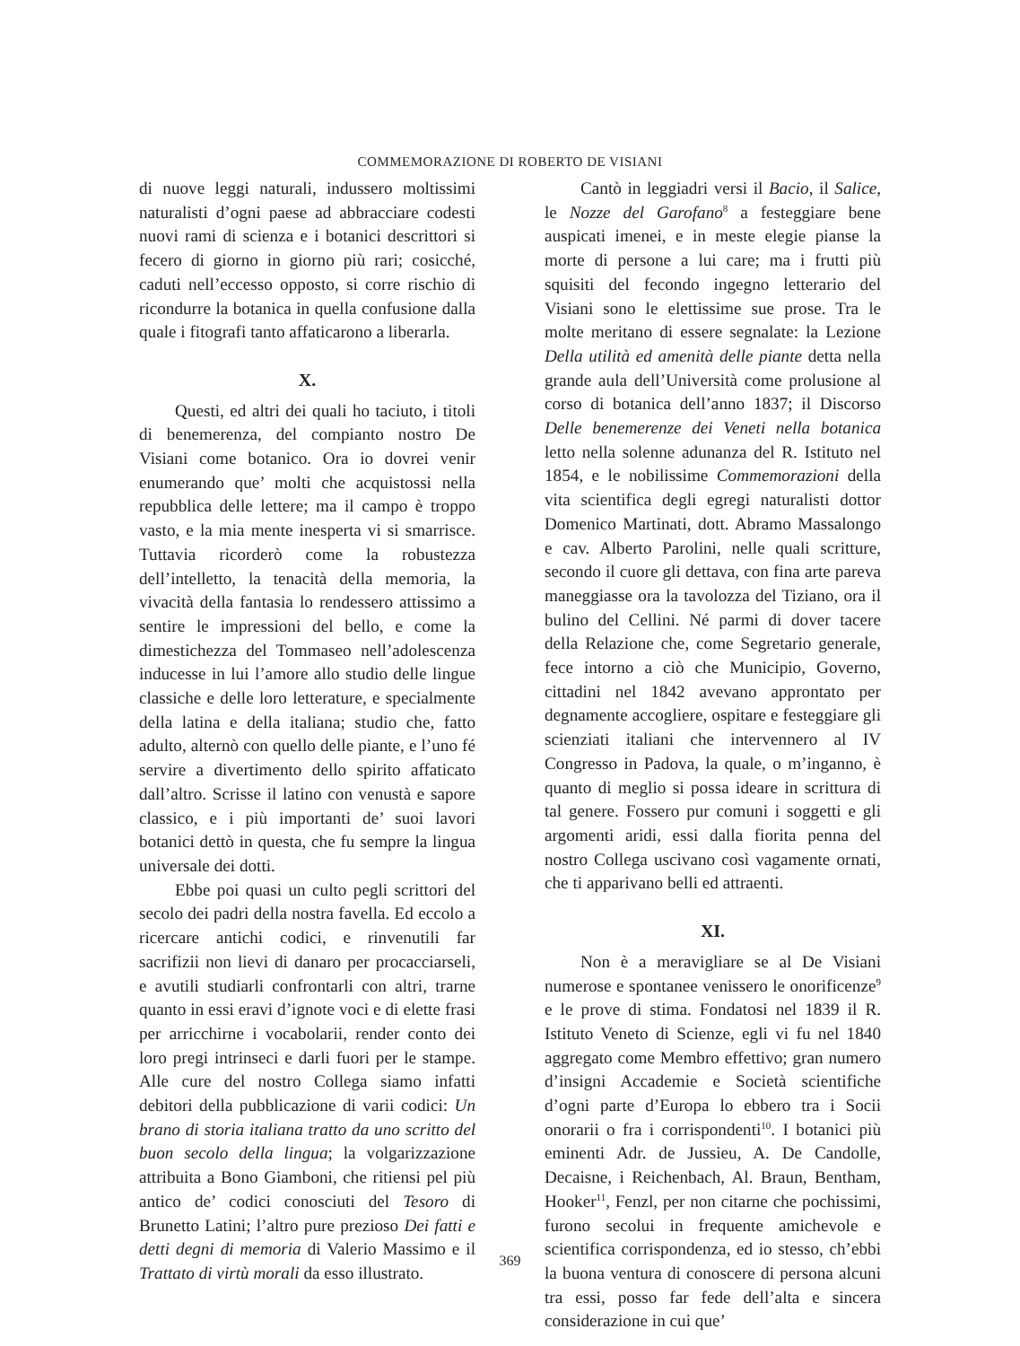COMMEMORAZIONE DI ROBERTO DE VISIANI
di nuove leggi naturali, indussero moltissimi naturalisti d’ogni paese ad abbracciare codesti nuovi rami di scienza e i botanici descrittori si fecero di giorno in giorno più rari; cosicché, caduti nell’eccesso opposto, si corre rischio di ricondurre la botanica in quella confusione dalla quale i fitografi tanto affaticarono a liberarla.
X.
Questi, ed altri dei quali ho taciuto, i titoli di benemerenza, del compianto nostro De Visiani come botanico. Ora io dovrei venir enumerando que’ molti che acquistossi nella repubblica delle lettere; ma il campo è troppo vasto, e la mia mente inesperta vi si smarrisce. Tuttavia ricorderò come la robustezza dell’intelletto, la tenacità della memoria, la vivacità della fantasia lo rendessero attissimo a sentire le impressioni del bello, e come la dimestichezza del Tommaseo nell’adolescenza inducesse in lui l’amore allo studio delle lingue classiche e delle loro letterature, e specialmente della latina e della italiana; studio che, fatto adulto, alternò con quello delle piante, e l’uno fé servire a divertimento dello spirito affaticato dall’altro. Scrisse il latino con venustà e sapore classico, e i più importanti de’ suoi lavori botanici dettò in questa, che fu sempre la lingua universale dei dotti.
Ebbe poi quasi un culto pegli scrittori del secolo dei padri della nostra favella. Ed eccolo a ricercare antichi codici, e rinvenutili far sacrifizii non lievi di danaro per procacciarseli, e avutili studiarli confrontarli con altri, trarne quanto in essi eravi d’ignote voci e di elette frasi per arricchirne i vocabolarii, render conto dei loro pregi intrinseci e darli fuori per le stampe. Alle cure del nostro Collega siamo infatti debitori della pubblicazione di varii codici: Un brano di storia italiana tratto da uno scritto del buon secolo della lingua; la volgarizzazione attribuita a Bono Giamboni, che ritiensi pel più antico de’ codici conosciuti del Tesoro di Brunetto Latini; l’altro pure prezioso Dei fatti e detti degni di memoria di Valerio Massimo e il Trattato di virtù morali da esso illustrato.
Cantò in leggiadri versi il Bacio, il Salice, le Nozze del Garofano<sup>8</sup> a festeggiare bene auspicati imenei, e in meste elegie pianse la morte di persone a lui care; ma i frutti più squisiti del fecondo ingegno letterario del Visiani sono le elettissime sue prose. Tra le molte meritano di essere segnalate: la Lezione Della utilità ed amenità delle piante detta nella grande aula dell’Università come prolusione al corso di botanica dell’anno 1837; il Discorso Delle benemerenze dei Veneti nella botanica letto nella solenne adunanza del R. Istituto nel 1854, e le nobilissime Commemorazioni della vita scientifica degli egregi naturalisti dottor Domenico Martinati, dott. Abramo Massalongo e cav. Alberto Parolini, nelle quali scritture, secondo il cuore gli dettava, con fina arte pareva maneggiasse ora la tavolozza del Tiziano, ora il bulino del Cellini. Né parmi di dover tacere della Relazione che, come Segretario generale, fece intorno a ciò che Municipio, Governo, cittadini nel 1842 avevano approntato per degnamente accogliere, ospitare e festeggiare gli scienziati italiani che intervennero al IV Congresso in Padova, la quale, o m’inganno, è quanto di meglio si possa ideare in scrittura di tal genere. Fossero pur comuni i soggetti e gli argomenti aridi, essi dalla fiorita penna del nostro Collega uscivano così vagamente ornati, che ti apparivano belli ed attraenti.
XI.
Non è a meravigliare se al De Visiani numerose e spontanee venissero le onorificenze<sup>9</sup> e le prove di stima. Fondatosi nel 1839 il R. Istituto Veneto di Scienze, egli vi fu nel 1840 aggregato come Membro effettivo; gran numero d’insigni Accademie e Società scientifiche d’ogni parte d’Europa lo ebbero tra i Socii onorarii o fra i corrispondenti<sup>10</sup>. I botanici più eminenti Adr. de Jussieu, A. De Candolle, Decaisne, i Reichenbach, Al. Braun, Bentham, Hooker<sup>11</sup>, Fenzl, per non citarne che pochissimi, furono secolui in frequente amichevole e scientifica corrispondenza, ed io stesso, ch’ebbi la buona ventura di conoscere di persona alcuni tra essi, posso far fede dell’alta e sincera considerazione in cui que’
369